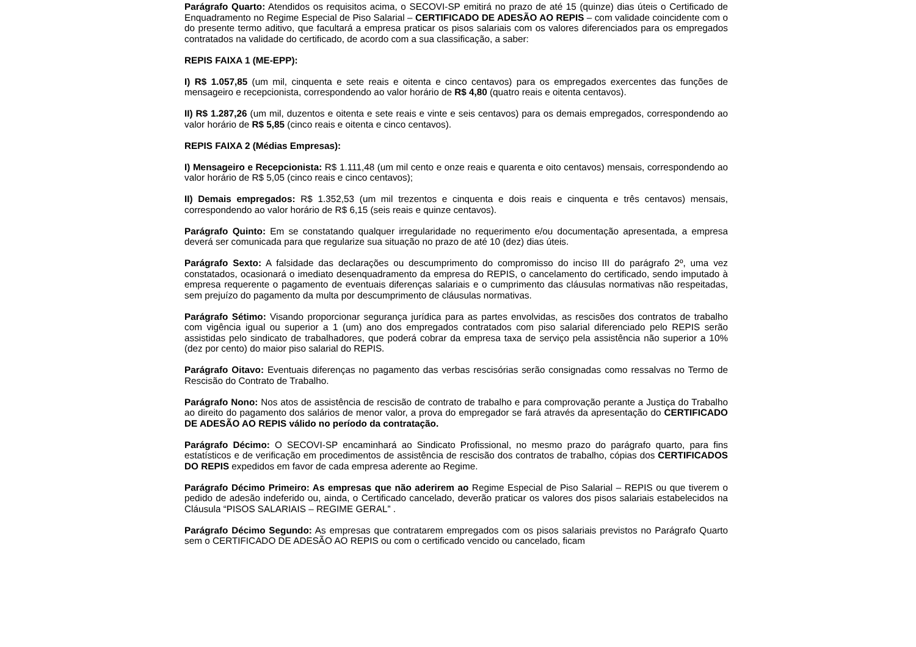Parágrafo Quarto: Atendidos os requisitos acima, o SECOVI-SP emitirá no prazo de até 15 (quinze) dias úteis o Certificado de Enquadramento no Regime Especial de Piso Salarial – CERTIFICADO DE ADESÃO AO REPIS – com validade coincidente com o do presente termo aditivo, que facultará a empresa praticar os pisos salariais com os valores diferenciados para os empregados contratados na validade do certificado, de acordo com a sua classificação, a saber:
REPIS FAIXA 1 (ME-EPP):
I) R$ 1.057,85 (um mil, cinquenta e sete reais e oitenta e cinco centavos) para os empregados exercentes das funções de mensageiro e recepcionista, correspondendo ao valor horário de R$ 4,80 (quatro reais e oitenta centavos).
II) R$ 1.287,26 (um mil, duzentos e oitenta e sete reais e vinte e seis centavos) para os demais empregados, correspondendo ao valor horário de R$ 5,85 (cinco reais e oitenta e cinco centavos).
REPIS FAIXA 2 (Médias Empresas):
I) Mensageiro e Recepcionista: R$ 1.111,48 (um mil cento e onze reais e quarenta e oito centavos) mensais, correspondendo ao valor horário de R$ 5,05 (cinco reais e cinco centavos);
II) Demais empregados: R$ 1.352,53 (um mil trezentos e cinquenta e dois reais e cinquenta e três centavos) mensais, correspondendo ao valor horário de R$ 6,15 (seis reais e quinze centavos).
Parágrafo Quinto: Em se constatando qualquer irregularidade no requerimento e/ou documentação apresentada, a empresa deverá ser comunicada para que regularize sua situação no prazo de até 10 (dez) dias úteis.
Parágrafo Sexto: A falsidade das declarações ou descumprimento do compromisso do inciso III do parágrafo 2º, uma vez constatados, ocasionará o imediato desenquadramento da empresa do REPIS, o cancelamento do certificado, sendo imputado à empresa requerente o pagamento de eventuais diferenças salariais e o cumprimento das cláusulas normativas não respeitadas, sem prejuízo do pagamento da multa por descumprimento de cláusulas normativas.
Parágrafo Sétimo: Visando proporcionar segurança jurídica para as partes envolvidas, as rescisões dos contratos de trabalho com vigência igual ou superior a 1 (um) ano dos empregados contratados com piso salarial diferenciado pelo REPIS serão assistidas pelo sindicato de trabalhadores, que poderá cobrar da empresa taxa de serviço pela assistência não superior a 10% (dez por cento) do maior piso salarial do REPIS.
Parágrafo Oitavo: Eventuais diferenças no pagamento das verbas rescisórias serão consignadas como ressalvas no Termo de Rescisão do Contrato de Trabalho.
Parágrafo Nono: Nos atos de assistência de rescisão de contrato de trabalho e para comprovação perante a Justiça do Trabalho ao direito do pagamento dos salários de menor valor, a prova do empregador se fará através da apresentação do CERTIFICADO DE ADESÃO AO REPIS válido no período da contratação.
Parágrafo Décimo: O SECOVI-SP encaminhará ao Sindicato Profissional, no mesmo prazo do parágrafo quarto, para fins estatísticos e de verificação em procedimentos de assistência de rescisão dos contratos de trabalho, cópias dos CERTIFICADOS DO REPIS expedidos em favor de cada empresa aderente ao Regime.
Parágrafo Décimo Primeiro: As empresas que não aderirem ao Regime Especial de Piso Salarial – REPIS ou que tiverem o pedido de adesão indeferido ou, ainda, o Certificado cancelado, deverão praticar os valores dos pisos salariais estabelecidos na Cláusula “PISOS SALARIAIS – REGIME GERAL” .
Parágrafo Décimo Segundo: As empresas que contratarem empregados com os pisos salariais previstos no Parágrafo Quarto sem o CERTIFICADO DE ADESÃO AO REPIS ou com o certificado vencido ou cancelado, ficam